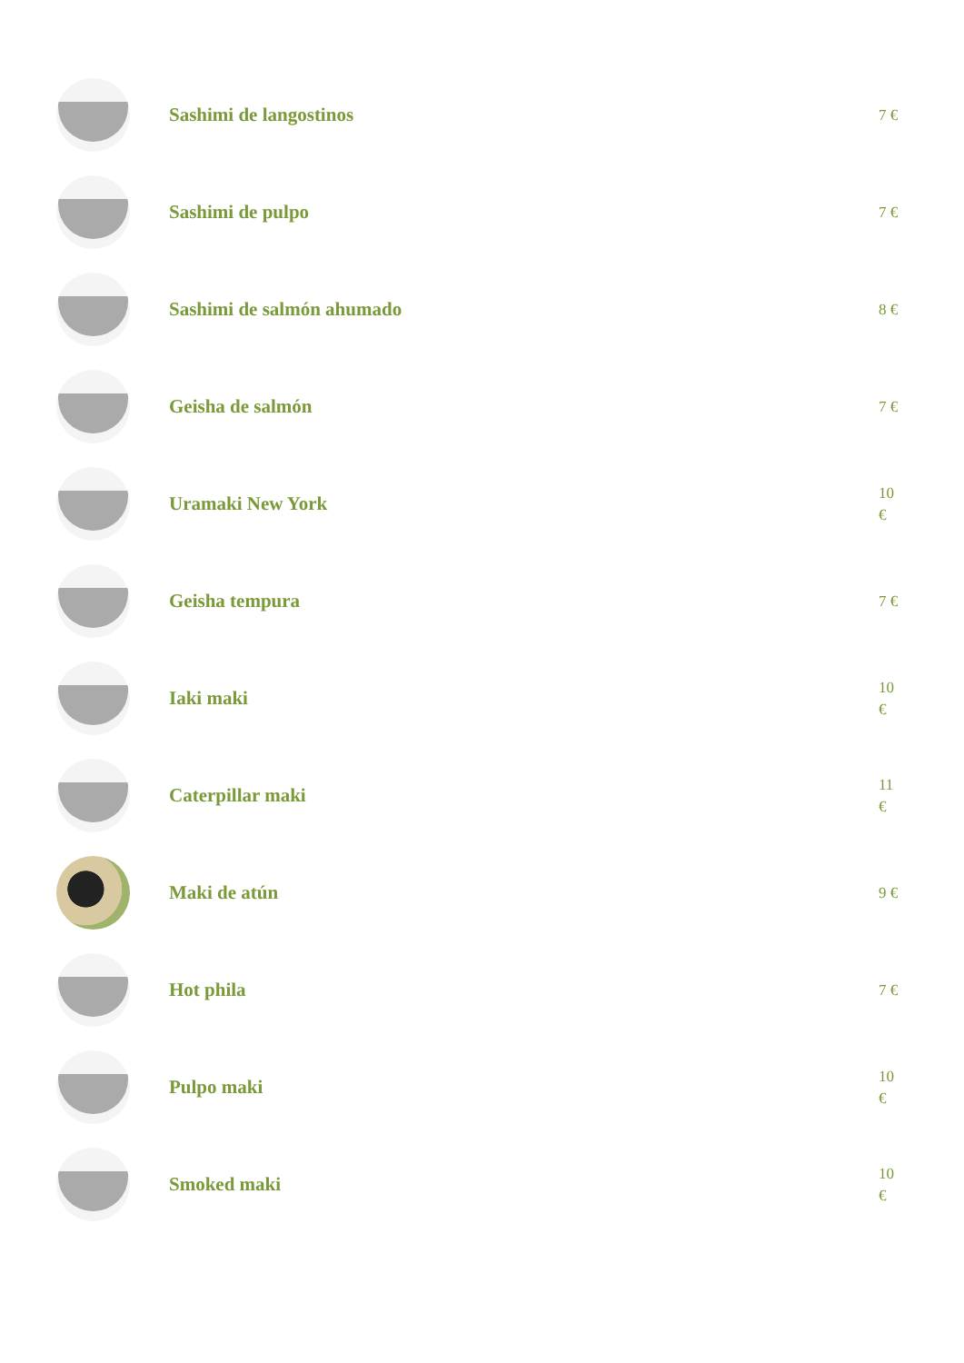Sashimi de langostinos
7 €
Sashimi de pulpo
7 €
Sashimi de salmón ahumado
8 €
Geisha de salmón
7 €
Uramaki New York
10
€
Geisha tempura
7 €
Iaki maki
10
€
Caterpillar maki
11
€
Maki de atún
9 €
Hot phila
7 €
Pulpo maki
10
€
Smoked maki
10
€